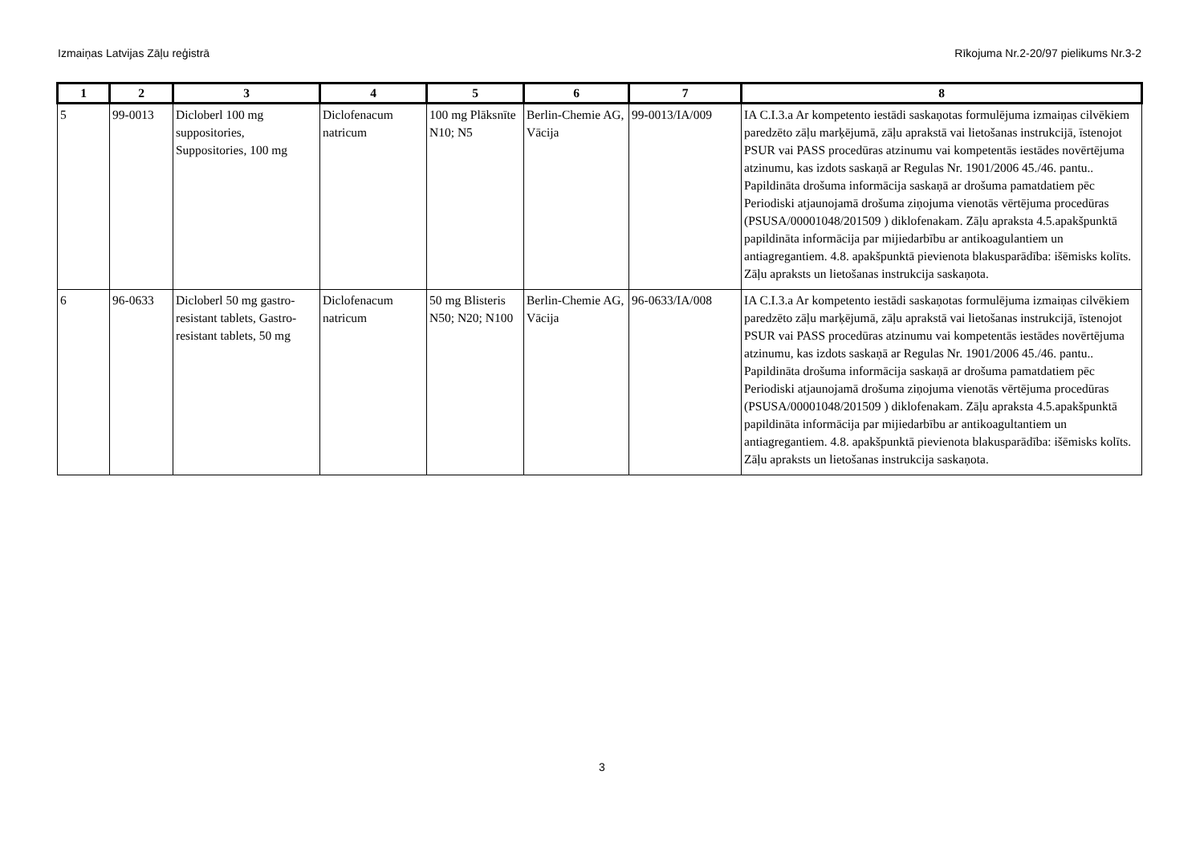Izmaiņas Latvijas Zāļu reģistrā Rīkojuma Nr.2-20/97 pielikums Nr.3-2
| 1 | 2 | 3 | 4 | 5 | 6 | 7 | 8 |
| --- | --- | --- | --- | --- | --- | --- | --- |
| 5 | 99-0013 | Dicloberl 100 mg suppositories, Suppositories, 100 mg | Diclofenacum natricum | 100 mg Plāksnīte N10; N5 | Berlin-Chemie AG, Vācija | 99-0013/IA/009 | IA C.I.3.a Ar kompetento iestādi saskaņotas formulējuma izmaiņas cilvēkiem paredzēto zāļu marķējumā, zāļu aprakstā vai lietošanas instrukcijā, īstenojot PSUR vai PASS procedūras atzinumu vai kompetentās iestādes novērtējuma atzinumu, kas izdots saskaņā ar Regulas Nr. 1901/2006 45./46. pantu.. Papildināta drošuma informācija saskaņā ar drošuma pamatdatiem pēc Periodiski atjaunojamā drošuma ziņojuma vienotās vērtējuma procedūras (PSUSA/00001048/201509 ) diklofenakam. Zāļu apraksta 4.5.apakšpunktā papildināta informācija par mijiedarbību ar antikoagulantiem un antiagregantiem. 4.8. apakšpunktā pievienota blakusparādība: išēmisks kolīts. Zāļu apraksts un lietošanas instrukcija saskaņota. |
| 6 | 96-0633 | Dicloberl 50 mg gastro-resistant tablets, Gastro-resistant tablets, 50 mg | Diclofenacum natricum | 50 mg Blisteris N50; N20; N100 | Berlin-Chemie AG, Vācija | 96-0633/IA/008 | IA C.I.3.a Ar kompetento iestādi saskaņotas formulējuma izmaiņas cilvēkiem paredzēto zāļu marķējumā, zāļu aprakstā vai lietošanas instrukcijā, īstenojot PSUR vai PASS procedūras atzinumu vai kompetentās iestādes novērtējuma atzinumu, kas izdots saskaņā ar Regulas Nr. 1901/2006 45./46. pantu.. Papildināta drošuma informācija saskaņā ar drošuma pamatdatiem pēc Periodiski atjaunojamā drošuma ziņojuma vienotās vērtējuma procedūras (PSUSA/00001048/201509 ) diklofenakam. Zāļu apraksta 4.5.apakšpunktā papildināta informācija par mijiedarbību ar antikoagultantiem un antiagregantiem. 4.8. apakšpunktā pievienota blakusparādība: išēmisks kolīts. Zāļu apraksts un lietošanas instrukcija saskaņota. |
3